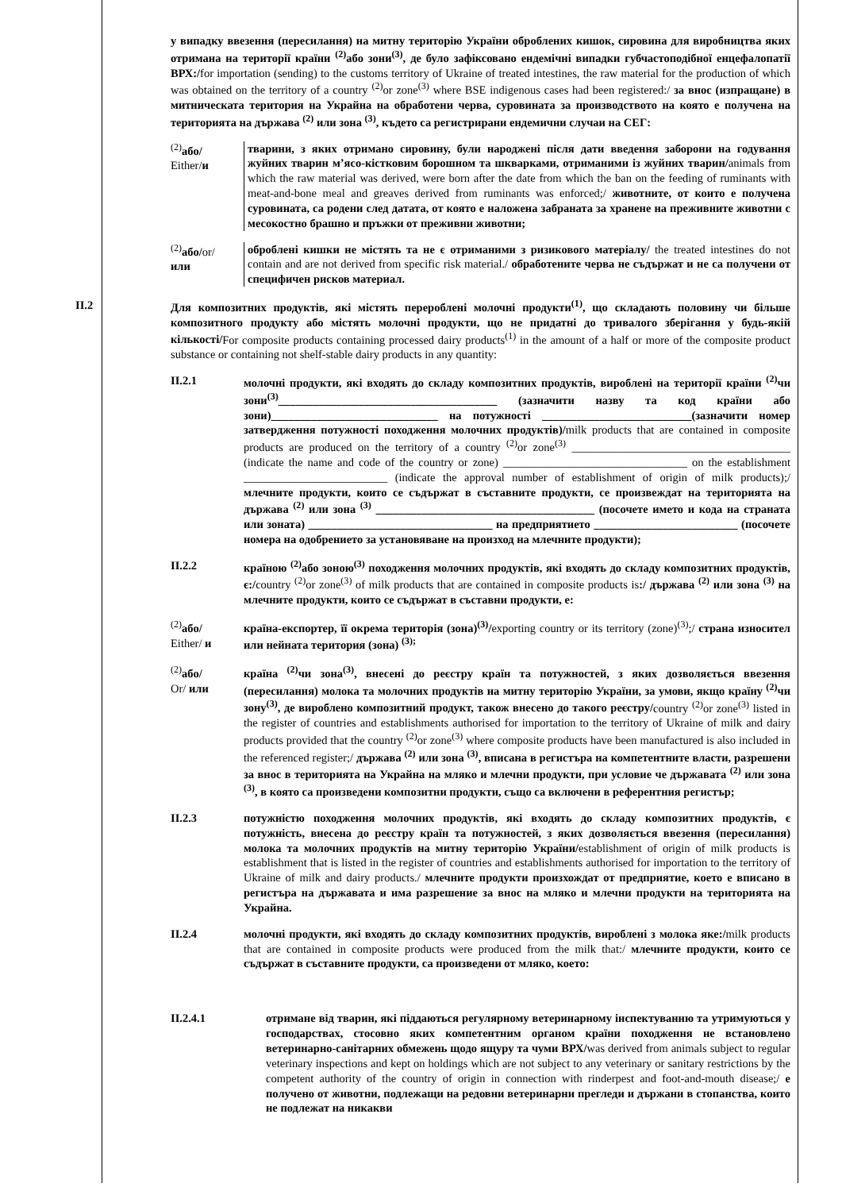у випадку ввезення (пересилання) на митну територію України оброблених кишок, сировина для виробництва яких отримана на території країни <sup>(2)</sup>або зони<sup>(3)</sup>, де було зафіксовано ендемічні випадки губчастоподібної енцефалопатії ВРХ:/for importation (sending) to the customs territory of Ukraine of treated intestines, the raw material for the production of which was obtained on the territory of a country <sup>(2)</sup>or zone<sup>(3)</sup> where BSE indigenous cases had been registered:/ за внос (изпращане) в митническата територия на Украйна на обработени черва, суровината за производството на която е получена на територията на държава <sup>(2)</sup> или зона <sup>(3)</sup>, където са регистрирани ендемични случаи на СЕГ:
<sup>(2)</sup> або/
Either/и
тварини, з яких отримано сировину, були народжені після дати введення заборони на годування жуйних тварин м’ясо-кістковим борошном та шкварками, отриманими із жуйних тварин/animals from which the raw material was derived, were born after the date from which the ban on the feeding of ruminants with meat-and-bone meal and greaves derived from ruminants was enforced;/ животните, от които е получена суровината, са родени след датата, от която е наложена забраната за хранене на преживните животни с месокостно брашно и пръжки от преживни животни;
<sup>(2)</sup> або/or/
или
оброблені кишки не містять та не є отриманими з ризикового матеріалу/ the treated intestines do not contain and are not derived from specific risk material./ обработените черва не съдържат и не са получени от специфичен рисков материал.
II.2 Для композитних продуктів, які містять перероблені молочні продукти<sup>(1)</sup>, що складають половину чи більше композитного продукту або містять молочні продукти, що не придатні до тривалого зберігання у будь-якій кількості/For composite products containing processed dairy products<sup>(1)</sup> in the amount of a half or more of the composite product substance or containing not shelf-stable dairy products in any quantity:
II.2.1 молочні продукти, які входять до складу композитних продуктів, вироблені на території країни <sup>(2)</sup>чи зони<sup>(3)</sup>______________________________________ (зазначити назву та код країни або зони)_____________________________ на потужності __________________________(зазначити номер затвердження потужності походження молочних продуктів)/milk products that are contained in composite products are produced on the territory of a country <sup>(2)</sup>or zone<sup>(3)</sup> ______________________________________ (indicate the name and code of the country or zone) ________________________________ on the establishment _________________________ (indicate the approval number of establishment of origin of milk products);/ млечните продукти, които се съдържат в съставните продукти, се произвеждат на територията на държава <sup>(2)</sup> или зона <sup>(3)</sup> ______________________________________ (посочете името и кода на страната или зоната) ________________________________ на предприятието _________________________ (посочете номера на одобрението за установяване на произход на млечните продукти);
II.2.2 країною <sup>(2)</sup>або зоною<sup>(3)</sup> походження молочних продуктів, які входять до складу композитних продуктів, є:/country <sup>(2)</sup>or zone<sup>(3)</sup> of milk products that are contained in composite products is:/ държава <sup>(2)</sup> или зона <sup>(3)</sup> на млечните продукти, които се съдържат в съставни продукти, е:
<sup>(2)</sup> або/
Either/ и
країна-експортер, її окрема територія (зона)<sup>(3)</sup>/exporting country or its territory (zone)<sup>(3)</sup>;/ страна износител или нейната територия (зона) <sup>(3);</sup>
<sup>(2)</sup> або/
Or/ или
країна <sup>(2)</sup>чи зона<sup>(3)</sup>, внесені до реєстру країн та потужностей, з яких дозволяється ввезення (пересилання) молока та молочних продуктів на митну територію України, за умови, якщо країну <sup>(2)</sup>чи зону<sup>(3)</sup>, де вироблено композитний продукт, також внесено до такого реєстру/country <sup>(2)</sup>or zone<sup>(3)</sup> listed in the register of countries and establishments authorised for importation to the territory of Ukraine of milk and dairy products provided that the country <sup>(2)</sup>or zone<sup>(3)</sup> where composite products have been manufactured is also included in the referenced register;/ държава <sup>(2)</sup> или зона <sup>(3)</sup>, вписана в регистъра на компетентните власти, разрешени за внос в територията на Украйна на мляко и млечни продукти, при условие че държавата <sup>(2)</sup> или зона <sup>(3)</sup>, в която са произведени композитни продукти, също са включени в референтния регистър;
II.2.3 потужністю походження молочних продуктів, які входять до складу композитних продуктів, є потужність, внесена до реєстру країн та потужностей, з яких дозволяється ввезення (пересилання) молока та молочних продуктів на митну територію України/establishment of origin of milk products is establishment that is listed in the register of countries and establishments authorised for importation to the territory of Ukraine of milk and dairy products./ млечните продукти произхождат от предприятие, което е вписано в регистъра на държавата и има разрешение за внос на мляко и млечни продукти на територията на Украйна.
II.2.4 молочні продукти, які входять до складу композитних продуктів, вироблені з молока яке:/milk products that are contained in composite products were produced from the milk that:/ млечните продукти, които се съдържат в съставните продукти, са произведени от мляко, което:
II.2.4.1 отримане від тварин, які піддаються регулярному ветеринарному інспектуванню та утримуються у господарствах, стосовно яких компетентним органом країни походження не встановлено ветеринарно-санітарних обмежень щодо ящуру та чуми ВРХ/was derived from animals subject to regular veterinary inspections and kept on holdings which are not subject to any veterinary or sanitary restrictions by the competent authority of the country of origin in connection with rinderpest and foot-and-mouth disease;/ е получено от животни, подлежащи на редовни ветеринарни прегледи и държани в стопанства, които не подлежат на никакви